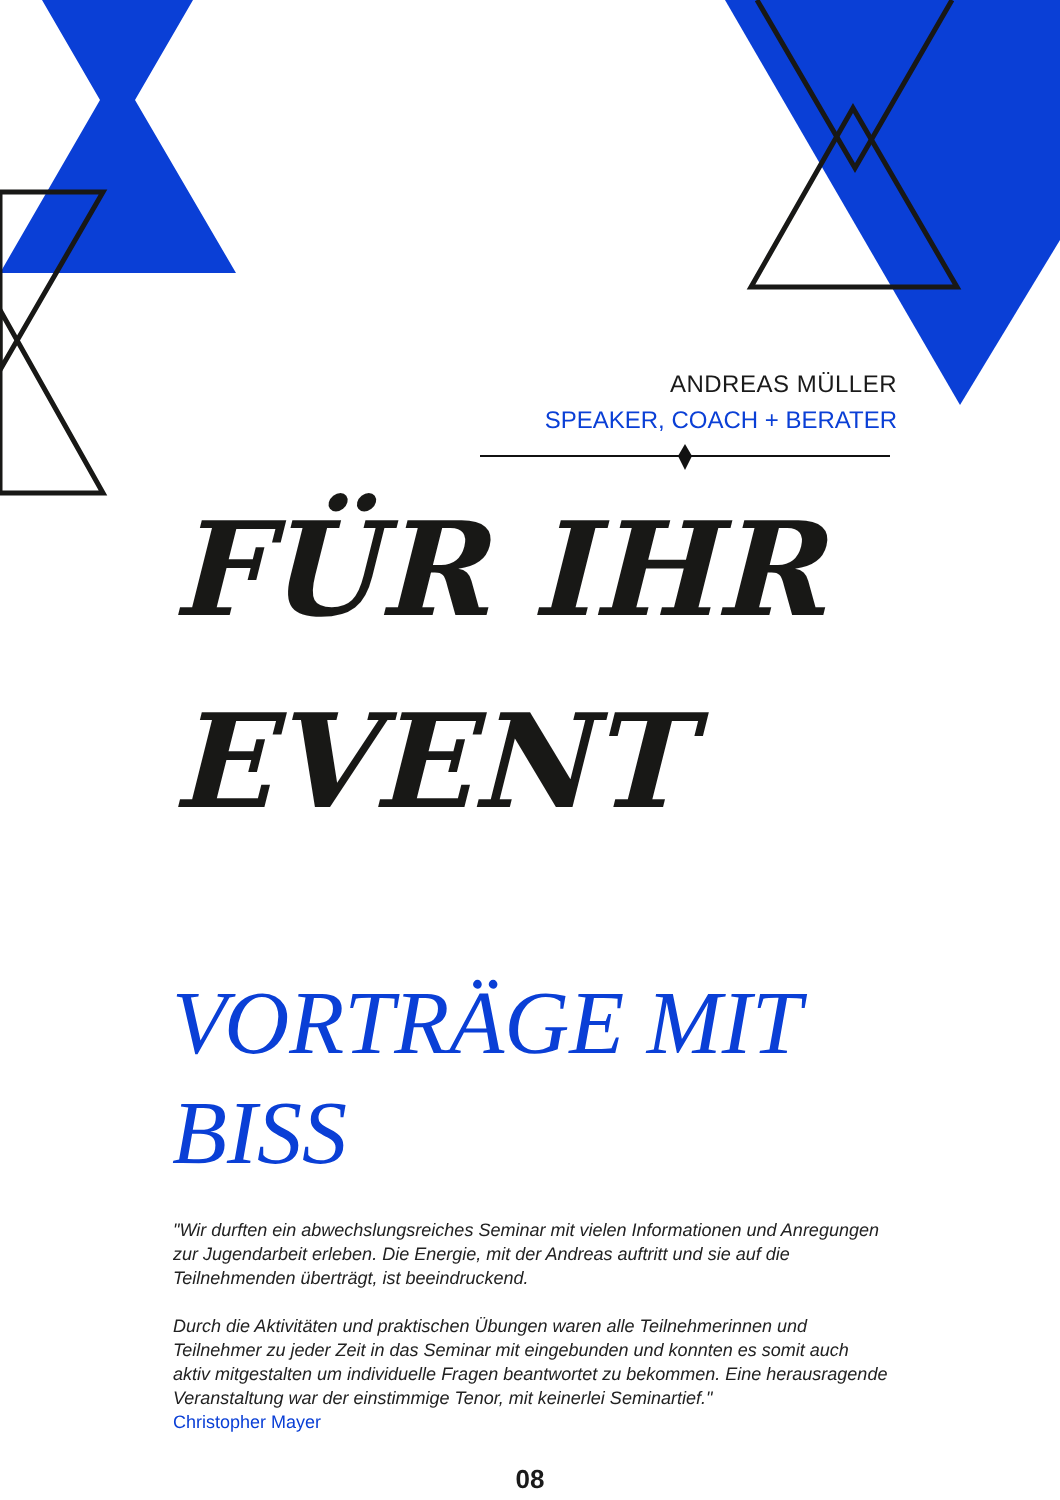ANDREAS MÜLLER
SPEAKER, COACH + BERATER
FÜR IHR
EVENT
VORTRÄGE MIT
BISS
"Wir durften ein abwechslungsreiches Seminar mit vielen Informationen und Anregungen zur Jugendarbeit erleben. Die Energie, mit der Andreas auftritt und sie auf die Teilnehmenden überträgt, ist beeindruckend.
Durch die Aktivitäten und praktischen Übungen waren alle Teilnehmerinnen und Teilnehmer zu jeder Zeit in das Seminar mit eingebunden und konnten es somit auch aktiv mitgestalten um individuelle Fragen beantwortet zu bekommen. Eine herausragende Veranstaltung war der einstimmige Tenor, mit keinerlei Seminartief."
Christopher Mayer
08